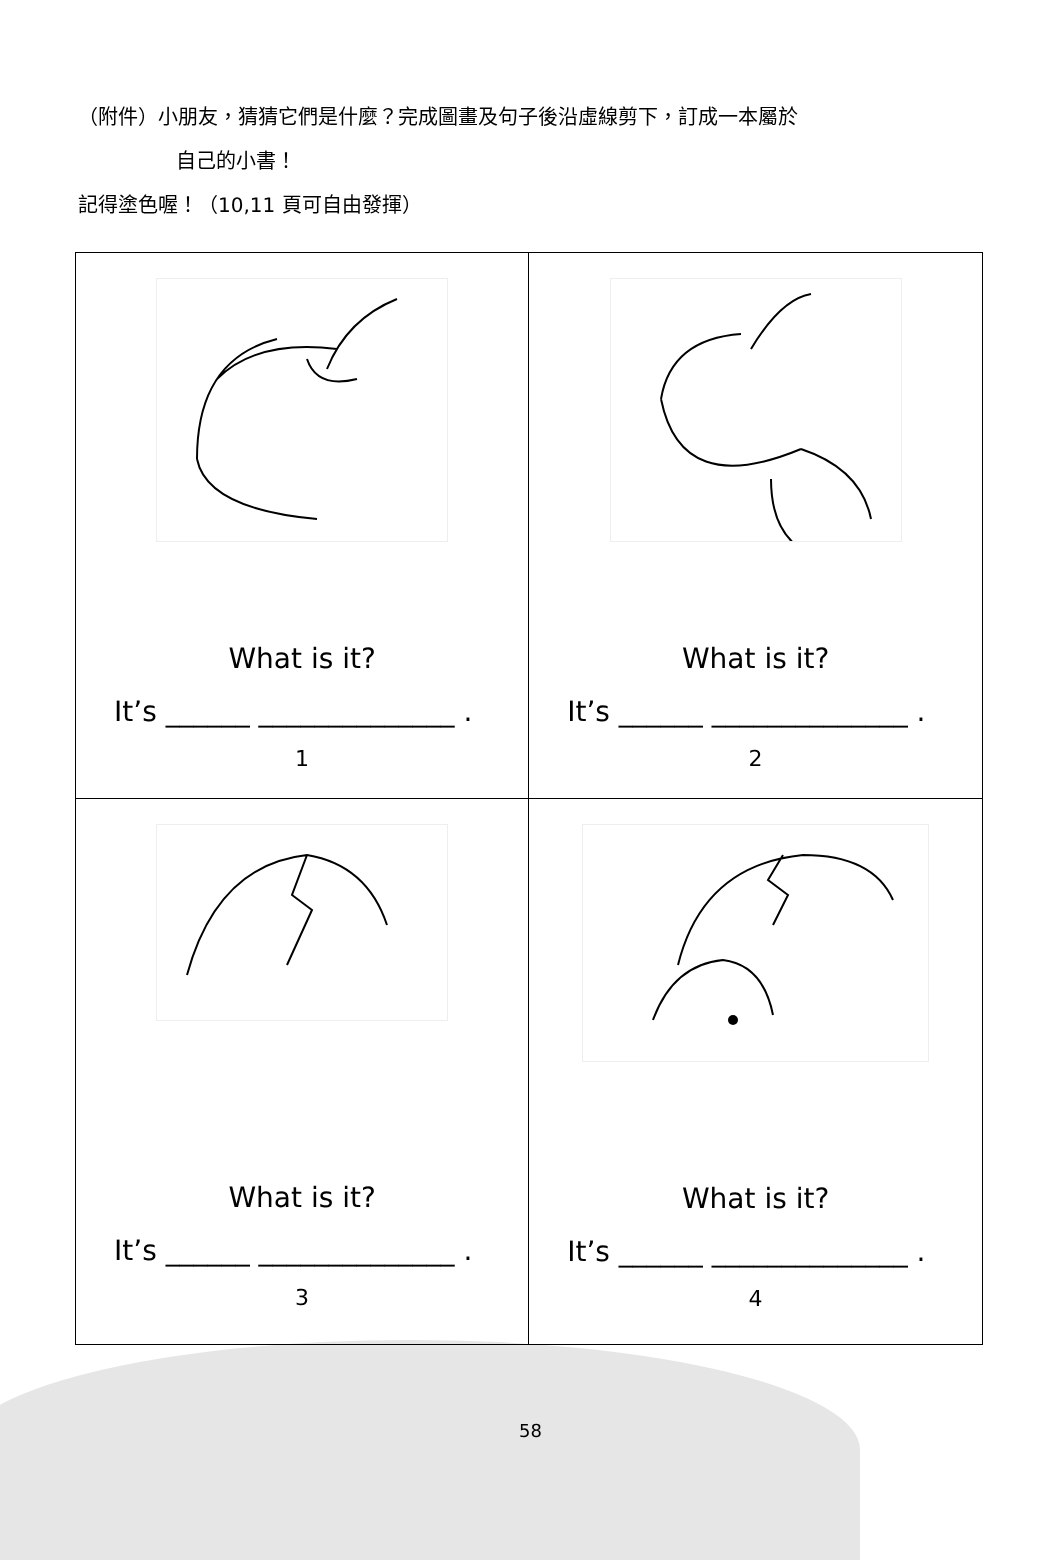（附件）小朋友，猜猜它們是什麼？完成圖畫及句子後沿虛線剪下，訂成一本屬於
自己的小書！
記得塗色喔！（10,11 頁可自由發揮）
| What is it? It’s ______ ______________ . 1 | What is it? It’s ______ ______________ . 2 |
| What is it? It’s ______ ______________ . 3 | What is it? It’s ______ ______________ . 4 |
58